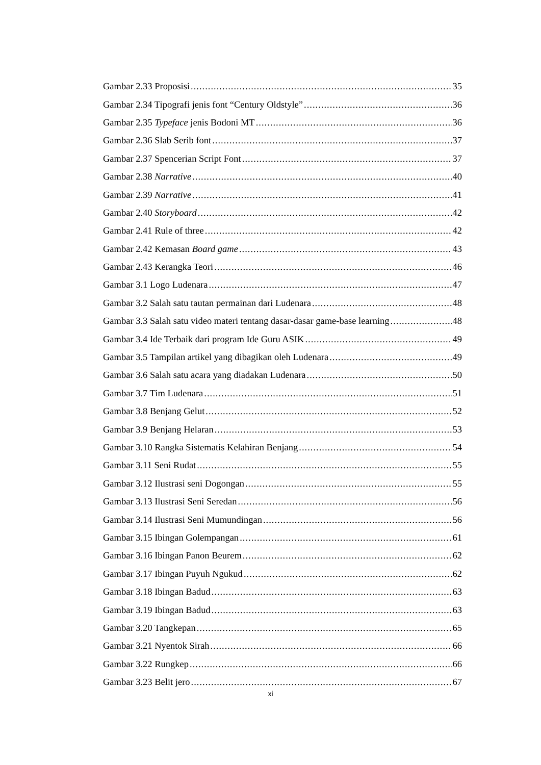Gambar 2.33 Proposisi 35
Gambar 2.34 Tipografi jenis font “Century Oldstyle” 36
Gambar 2.35 Typeface jenis Bodoni MT 36
Gambar 2.36 Slab Serib font 37
Gambar 2.37 Spencerian Script Font 37
Gambar 2.38 Narrative 40
Gambar 2.39 Narrative 41
Gambar 2.40 Storyboard 42
Gambar 2.41 Rule of three 42
Gambar 2.42 Kemasan Board game 43
Gambar 2.43 Kerangka Teori 46
Gambar 3.1 Logo Ludenara 47
Gambar 3.2 Salah satu tautan permainan dari Ludenara 48
Gambar 3.3 Salah satu video materi tentang dasar-dasar game-base learning 48
Gambar 3.4 Ide Terbaik dari program Ide Guru ASIK 49
Gambar 3.5 Tampilan artikel yang dibagikan oleh Ludenara 49
Gambar 3.6 Salah satu acara yang diadakan Ludenara 50
Gambar 3.7 Tim Ludenara 51
Gambar 3.8 Benjang Gelut 52
Gambar 3.9 Benjang Helaran 53
Gambar 3.10 Rangka Sistematis Kelahiran Benjang 54
Gambar 3.11 Seni Rudat 55
Gambar 3.12 Ilustrasi seni Dogongan 55
Gambar 3.13 Ilustrasi Seni Seredan 56
Gambar 3.14 Ilustrasi Seni Mumundingan 56
Gambar 3.15 Ibingan Golempangan 61
Gambar 3.16 Ibingan Panon Beurem 62
Gambar 3.17 Ibingan Puyuh Ngukud 62
Gambar 3.18 Ibingan Badud 63
Gambar 3.19 Ibingan Badud 63
Gambar 3.20 Tangkepan 65
Gambar 3.21 Nyentok Sirah 66
Gambar 3.22 Rungkep 66
Gambar 3.23 Belit jero 67
xi